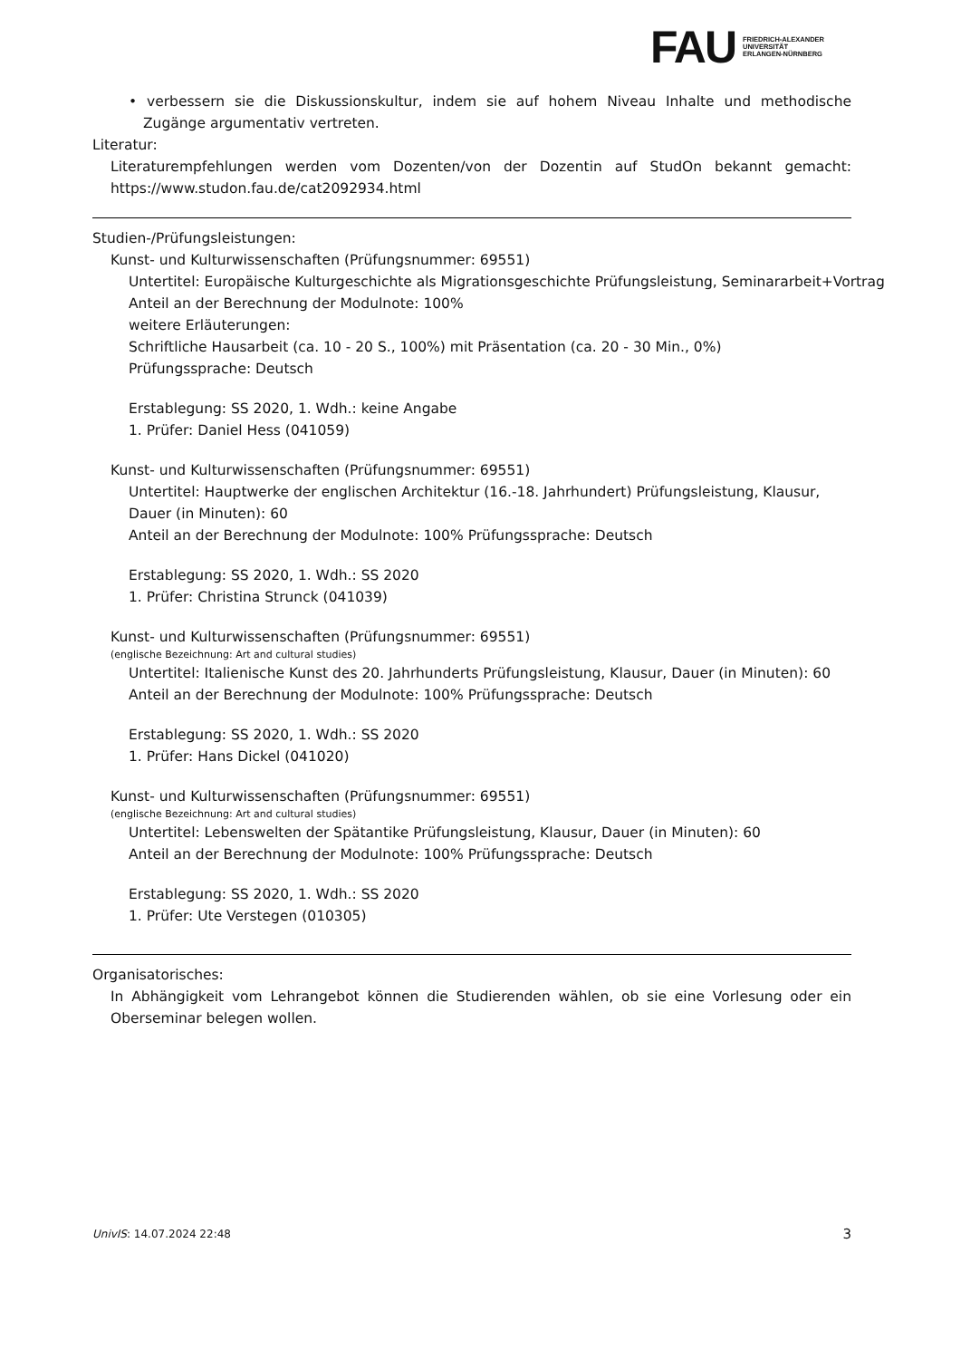FAU
FRIEDRICH-ALEXANDER
UNIVERSITÄT
ERLANGEN-NÜRNBERG
• verbessern sie die Diskussionskultur, indem sie auf hohem Niveau Inhalte und methodische Zugänge argumentativ vertreten.
Literatur:
Literaturempfehlungen werden vom Dozenten/von der Dozentin auf StudOn bekannt gemacht: https://www.studon.fau.de/cat2092934.html
Studien-/Prüfungsleistungen:
Kunst- und Kulturwissenschaften (Prüfungsnummer: 69551)
Untertitel: Europäische Kulturgeschichte als Migrationsgeschichte Prüfungsleistung, Seminararbeit+Vortrag
Anteil an der Berechnung der Modulnote: 100%
weitere Erläuterungen:
Schriftliche Hausarbeit (ca. 10 - 20 S., 100%) mit Präsentation (ca. 20 - 30 Min., 0%)
Prüfungssprache: Deutsch
Erstablegung: SS 2020, 1. Wdh.: keine Angabe
1. Prüfer: Daniel Hess (041059)
Kunst- und Kulturwissenschaften (Prüfungsnummer: 69551)
Untertitel: Hauptwerke der englischen Architektur (16.-18. Jahrhundert) Prüfungsleistung, Klausur, Dauer (in Minuten): 60
Anteil an der Berechnung der Modulnote: 100% Prüfungssprache: Deutsch
Erstablegung: SS 2020, 1. Wdh.: SS 2020
1. Prüfer: Christina Strunck (041039)
Kunst- und Kulturwissenschaften (Prüfungsnummer: 69551)
(englische Bezeichnung: Art and cultural studies)
Untertitel: Italienische Kunst des 20. Jahrhunderts Prüfungsleistung, Klausur, Dauer (in Minuten): 60
Anteil an der Berechnung der Modulnote: 100% Prüfungssprache: Deutsch
Erstablegung: SS 2020, 1. Wdh.: SS 2020
1. Prüfer: Hans Dickel (041020)
Kunst- und Kulturwissenschaften (Prüfungsnummer: 69551)
(englische Bezeichnung: Art and cultural studies)
Untertitel: Lebenswelten der Spätantike Prüfungsleistung, Klausur, Dauer (in Minuten): 60
Anteil an der Berechnung der Modulnote: 100% Prüfungssprache: Deutsch
Erstablegung: SS 2020, 1. Wdh.: SS 2020
1. Prüfer: Ute Verstegen (010305)
Organisatorisches:
In Abhängigkeit vom Lehrangebot können die Studierenden wählen, ob sie eine Vorlesung oder ein Oberseminar belegen wollen.
UnivIS: 14.07.2024 22:48 3